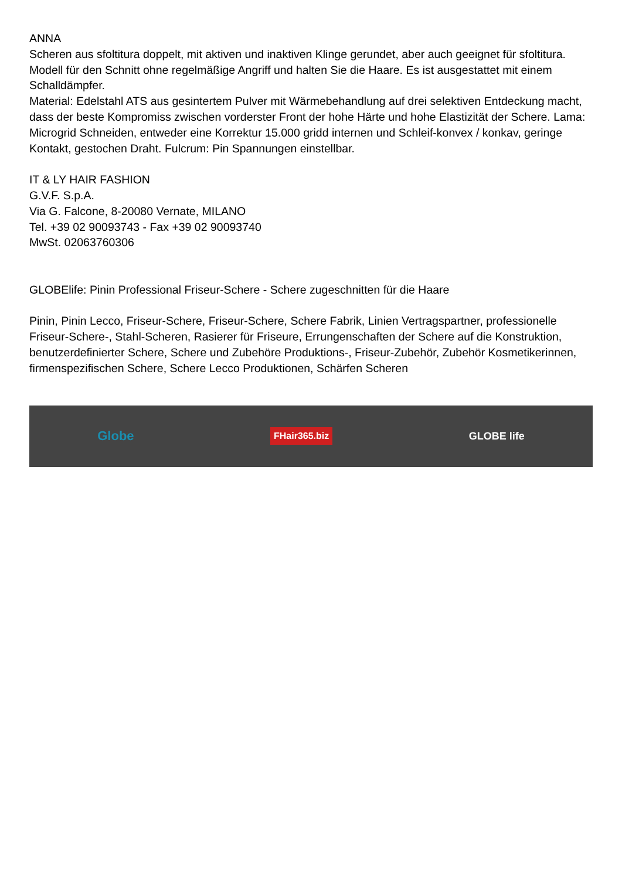ANNA
Scheren aus sfoltitura doppelt, mit aktiven und inaktiven Klinge gerundet, aber auch geeignet für sfoltitura. Modell für den Schnitt ohne regelmäßige Angriff und halten Sie die Haare. Es ist ausgestattet mit einem Schalldämpfer.
Material: Edelstahl ATS aus gesintertem Pulver mit Wärmebehandlung auf drei selektiven Entdeckung macht, dass der beste Kompromiss zwischen vorderster Front der hohe Härte und hohe Elastizität der Schere. Lama: Microgrid Schneiden, entweder eine Korrektur 15.000 gridd internen und Schleif-konvex / konkav, geringe Kontakt, gestochen Draht. Fulcrum: Pin Spannungen einstellbar.
IT & LY HAIR FASHION
G.V.F. S.p.A.
Via G. Falcone, 8-20080 Vernate, MILANO
Tel. +39 02 90093743 - Fax +39 02 90093740
MwSt. 02063760306
GLOBElife: Pinin Professional Friseur-Schere - Schere zugeschnitten für die Haare
Pinin, Pinin Lecco, Friseur-Schere, Friseur-Schere, Schere Fabrik, Linien Vertragspartner, professionelle Friseur-Schere-, Stahl-Scheren, Rasierer für Friseure, Errungenschaften der Schere auf die Konstruktion, benutzerdefinierter Schere, Schere und Zubehöre Produktions-, Friseur-Zubehör, Zubehör Kosmetikerinnen, firmenspezifischen Schere, Schere Lecco Produktionen, Schärfen Scheren
Globe FHair365.biz GLOBE life